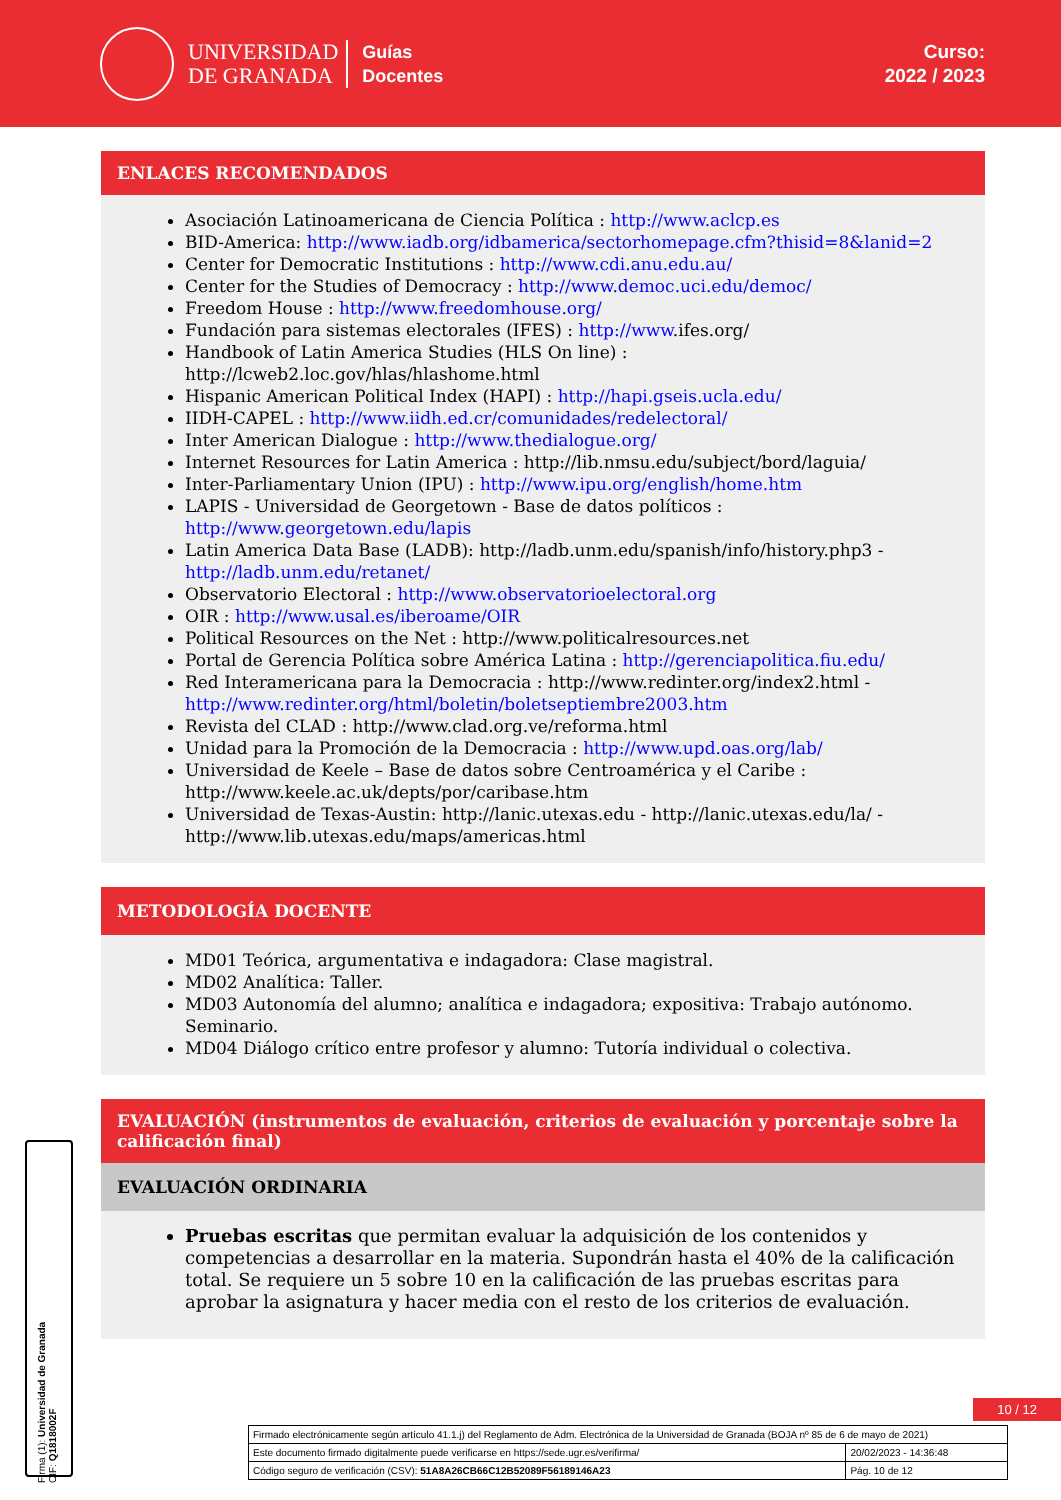UNIVERSIDAD
DE GRANADA
Guías
Docentes
Curso:
2022 / 2023
ENLACES RECOMENDADOS
Asociación Latinoamericana de Ciencia Política : http://www.aclcp.es
BID-America: http://www.iadb.org/idbamerica/sectorhomepage.cfm?thisid=8&lanid=2
Center for Democratic Institutions : http://www.cdi.anu.edu.au/
Center for the Studies of Democracy : http://www.democ.uci.edu/democ/
Freedom House : http://www.freedomhouse.org/
Fundación para sistemas electorales (IFES) : http://www.ifes.org/
Handbook of Latin America Studies (HLS On line) : http://lcweb2.loc.gov/hlas/hlashome.html
Hispanic American Political Index (HAPI) : http://hapi.gseis.ucla.edu/
IIDH-CAPEL : http://www.iidh.ed.cr/comunidades/redelectoral/
Inter American Dialogue : http://www.thedialogue.org/
Internet Resources for Latin America : http://lib.nmsu.edu/subject/bord/laguia/
Inter-Parliamentary Union (IPU) : http://www.ipu.org/english/home.htm
LAPIS - Universidad de Georgetown - Base de datos políticos : http://www.georgetown.edu/lapis
Latin America Data Base (LADB): http://ladb.unm.edu/spanish/info/history.php3 - http://ladb.unm.edu/retanet/
Observatorio Electoral : http://www.observatorioelectoral.org
OIR : http://www.usal.es/iberoame/OIR
Political Resources on the Net : http://www.politicalresources.net
Portal de Gerencia Política sobre América Latina : http://gerenciapolitica.fiu.edu/
Red Interamericana para la Democracia : http://www.redinter.org/index2.html - http://www.redinter.org/html/boletin/boletseptiembre2003.htm
Revista del CLAD : http://www.clad.org.ve/reforma.html
Unidad para la Promoción de la Democracia : http://www.upd.oas.org/lab/
Universidad de Keele – Base de datos sobre Centroamérica y el Caribe : http://www.keele.ac.uk/depts/por/caribase.htm
Universidad de Texas-Austin: http://lanic.utexas.edu - http://lanic.utexas.edu/la/ - http://www.lib.utexas.edu/maps/americas.html
METODOLOGÍA DOCENTE
MD01 Teórica, argumentativa e indagadora: Clase magistral.
MD02 Analítica: Taller.
MD03 Autonomía del alumno; analítica e indagadora; expositiva: Trabajo autónomo. Seminario.
MD04 Diálogo crítico entre profesor y alumno: Tutoría individual o colectiva.
EVALUACIÓN (instrumentos de evaluación, criterios de evaluación y porcentaje sobre la calificación final)
EVALUACIÓN ORDINARIA
Pruebas escritas que permitan evaluar la adquisición de los contenidos y competencias a desarrollar en la materia. Supondrán hasta el 40% de la calificación total. Se requiere un 5 sobre 10 en la calificación de las pruebas escritas para aprobar la asignatura y hacer media con el resto de los criterios de evaluación.
10 / 12
Firma (1): Universidad de Granada
CIF: Q1818002F
| Firmado electrónicamente según artículo 41.1.j) del Reglamento de Adm. Electrónica de la Universidad de Granada (BOJA nº 85 de 6 de mayo de 2021) | |
| Este documento firmado digitalmente puede verificarse en https://sede.ugr.es/verifirma/ | 20/02/2023 - 14:36:48 |
| Código seguro de verificación (CSV): 51A8A26CB66C12B52089F56189146A23 | Pág. 10 de 12 |